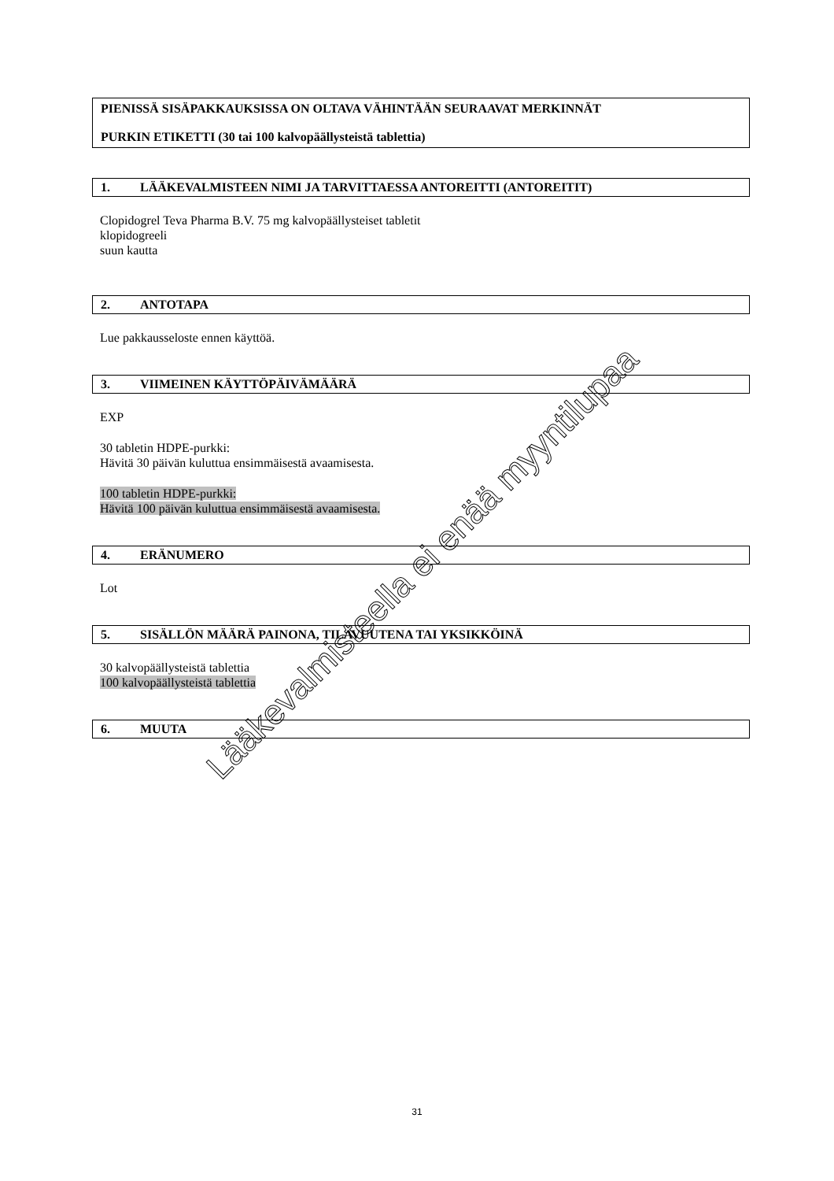PIENISSÄ SISÄPAKKAUKSISSA ON OLTAVA VÄHINTÄÄN SEURAAVAT MERKINNÄT
PURKIN ETIKETTI (30 tai 100 kalvopäällysteistä tablettia)
1. LÄÄKEVALMISTEEN NIMI JA TARVITTAESSA ANTOREITTI (ANTOREITIT)
Clopidogrel Teva Pharma B.V. 75 mg kalvopäällysteiset tabletit
klopidogreeli
suun kautta
2. ANTOTAPA
Lue pakkausseloste ennen käyttöä.
3. VIIMEINEN KÄYTTÖPÄIVÄMÄÄRÄ
EXP
30 tabletin HDPE-purkki:
Hävitä 30 päivän kuluttua ensimmäisestä avaamisesta.
100 tabletin HDPE-purkki:
Hävitä 100 päivän kuluttua ensimmäisestä avaamisesta.
4. ERÄNUMERO
Lot
5. SISÄLLÖN MÄÄRÄ PAINONA, TILAVUUTENA TAI YKSIKKÖINÄ
30 kalvopäällysteistä tablettia
100 kalvopäällysteistä tablettia
6. MUUTA
Lääkevalmisteella ei enää myyntilupaa
31